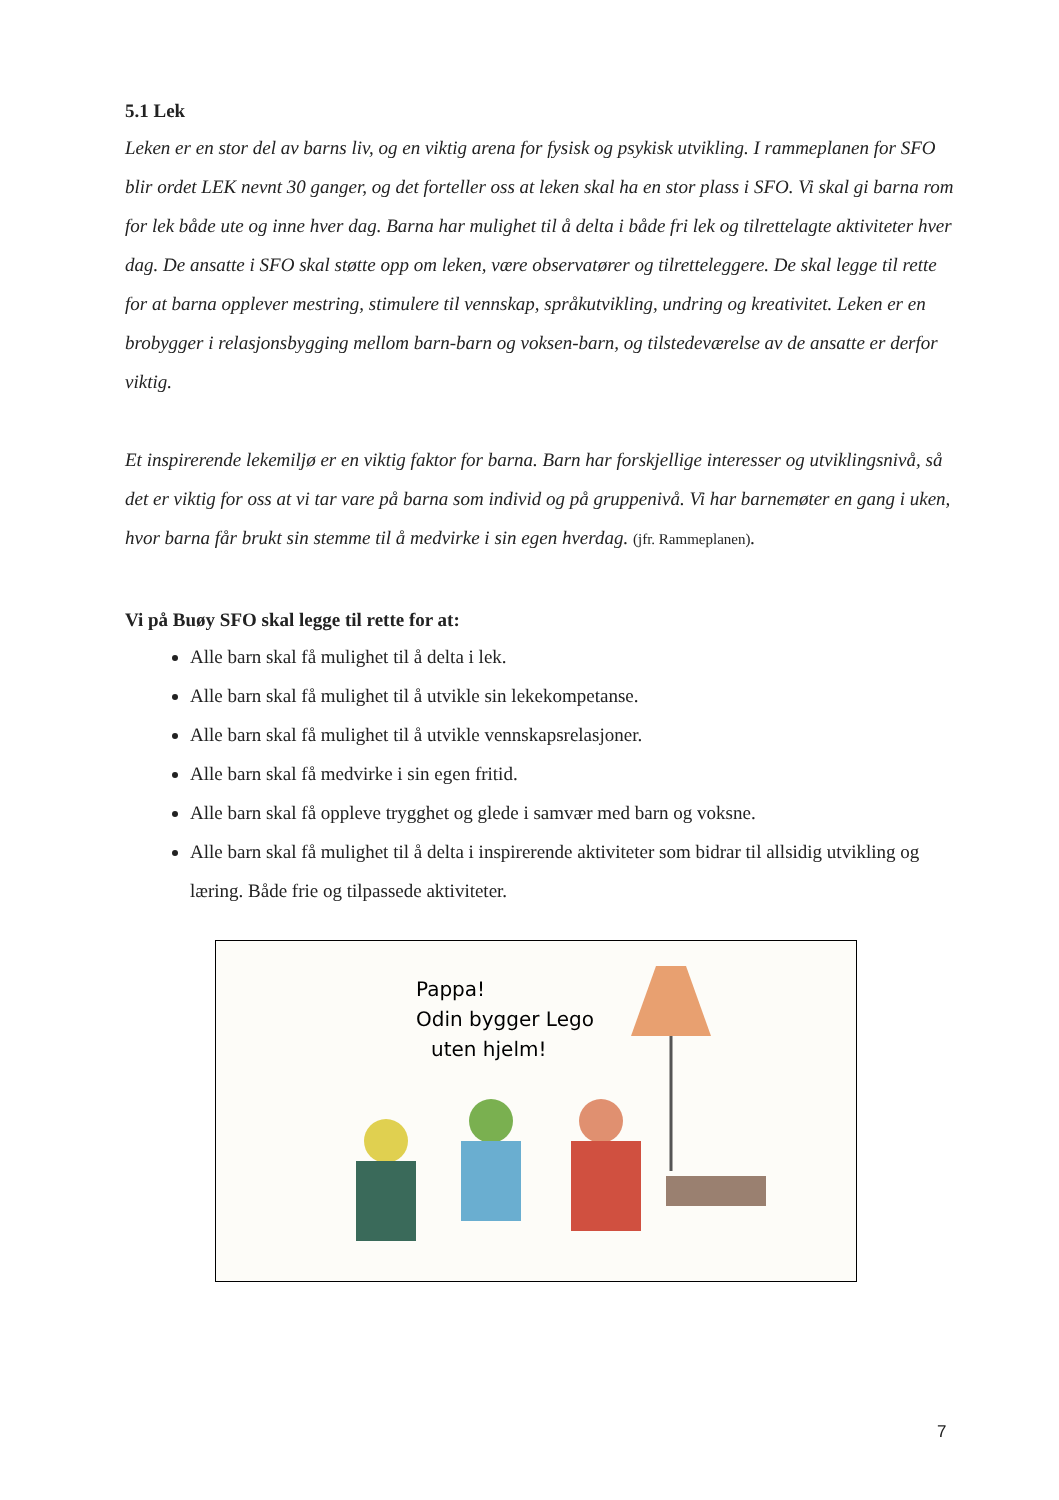5.1 Lek
Leken er en stor del av barns liv, og en viktig arena for fysisk og psykisk utvikling. I rammeplanen for SFO blir ordet LEK nevnt 30 ganger, og det forteller oss at leken skal ha en stor plass i SFO. Vi skal gi barna rom for lek både ute og inne hver dag. Barna har mulighet til å delta i både fri lek og tilrettelagte aktiviteter hver dag. De ansatte i SFO skal støtte opp om leken, være observatører og tilretteleggere. De skal legge til rette for at barna opplever mestring, stimulere til vennskap, språkutvikling, undring og kreativitet. Leken er en brobygger i relasjonsbygging mellom barn-barn og voksen-barn, og tilstedeværelse av de ansatte er derfor viktig.
Et inspirerende lekemiljø er en viktig faktor for barna. Barn har forskjellige interesser og utviklingsnivå, så det er viktig for oss at vi tar vare på barna som individ og på gruppenivå. Vi har barnemøter en gang i uken, hvor barna får brukt sin stemme til å medvirke i sin egen hverdag. (jfr. Rammeplanen).
Vi på Buøy SFO skal legge til rette for at:
Alle barn skal få mulighet til å delta i lek.
Alle barn skal få mulighet til å utvikle sin lekekompetanse.
Alle barn skal få mulighet til å utvikle vennskapsrelasjoner.
Alle barn skal få medvirke i sin egen fritid.
Alle barn skal få oppleve trygghet og glede i samvær med barn og voksne.
Alle barn skal få mulighet til å delta i inspirerende aktiviteter som bidrar til allsidig utvikling og læring. Både frie og tilpassede aktiviteter.
Pappa!
Odin bygger Lego
uten hjelm!
7